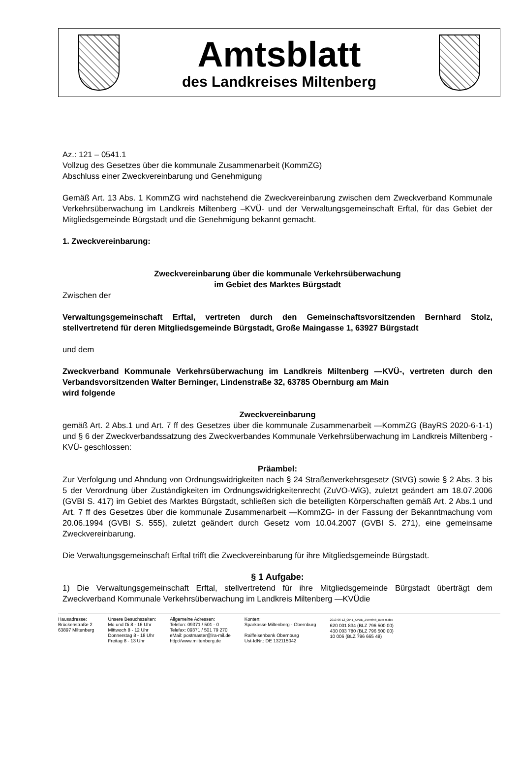Amtsblatt
des Landkreises Miltenberg
Az.: 121 – 0541.1
Vollzug des Gesetzes über die kommunale Zusammenarbeit (KommZG)
Abschluss einer Zweckvereinbarung und Genehmigung
Gemäß Art. 13 Abs. 1 KommZG wird nachstehend die Zweckvereinbarung zwischen dem Zweckverband Kommunale Verkehrsüberwachung im Landkreis Miltenberg –KVÜ- und der Verwaltungsgemeinschaft Erftal, für das Gebiet der Mitgliedsgemeinde Bürgstadt und die Genehmigung bekannt gemacht.
1. Zweckvereinbarung:
Zweckvereinbarung über die kommunale Verkehrsüberwachung
im Gebiet des Marktes Bürgstadt
Zwischen der
Verwaltungsgemeinschaft Erftal, vertreten durch den Gemeinschaftsvorsitzenden Bernhard Stolz, stellvertretend für deren Mitgliedsgemeinde Bürgstadt, Große Maingasse 1, 63927 Bürgstadt
und dem
Zweckverband Kommunale Verkehrsüberwachung im Landkreis Miltenberg —KVÜ-, vertreten durch den Verbandsvorsitzenden Walter Berninger, Lindenstraße 32, 63785 Obernburg am Main
wird folgende
Zweckvereinbarung
gemäß Art. 2 Abs.1 und Art. 7 ff des Gesetzes über die kommunale Zusammenarbeit —KommZG (BayRS 2020-6-1-1) und § 6 der Zweckverbandssatzung des Zweckverbandes Kommunale Verkehrsüberwachung im Landkreis Miltenberg -KVÜ- geschlossen:
Präambel:
Zur Verfolgung und Ahndung von Ordnungswidrigkeiten nach § 24 Straßenverkehrsgesetz (StVG) sowie § 2 Abs. 3 bis 5 der Verordnung über Zuständigkeiten im Ordnungswidrigkeitenrecht (ZuVO-WiG), zuletzt geändert am 18.07.2006 (GVBI S. 417) im Gebiet des Marktes Bürgstadt, schließen sich die beteiligten Körperschaften gemäß Art. 2 Abs.1 und Art. 7 ff des Gesetzes über die kommunale Zusammenarbeit —KommZG- in der Fassung der Bekanntmachung vom 20.06.1994 (GVBI S. 555), zuletzt geändert durch Gesetz vom 10.04.2007 (GVBI S. 271), eine gemeinsame Zweckvereinbarung.
Die Verwaltungsgemeinschaft Erftal trifft die Zweckvereinbarung für ihre Mitgliedsgemeinde Bürgstadt.
§ 1 Aufgabe:
1) Die Verwaltungsgemeinschaft Erftal, stellvertretend für ihre Mitgliedsgemeinde Bürgstadt überträgt dem Zweckverband Kommunale Verkehrsüberwachung im Landkreis Miltenberg —KVÜdie
Hausadresse:
Brückenstraße 2
63897 Miltenberg
Unsere Besuchszeiten:
Mo und Di 8 - 16 Uhr
Mittwoch 8 - 12 Uhr
Donnerstag 8 - 18 Uhr
Freitag 8 - 13 Uhr
Allgemeine Adressen:
Telefon: 09371 / 501 - 0
Telefax: 09371 / 501 79 270
eMail: postmaster@lra-mil.de
http://www.miltenberg.de
Konten:
Sparkasse Miltenberg - Obernburg
Raiffeisenbank Obernburg
Ust-IdNr.: DE 132115042
2013-06-12_0541_KVUE_ZVereinb_Buer nl.doc
620 001 834 (BLZ 796 500 00)
430 003 780 (BLZ 796 500 00)
10 006 (BLZ 796 665 48)